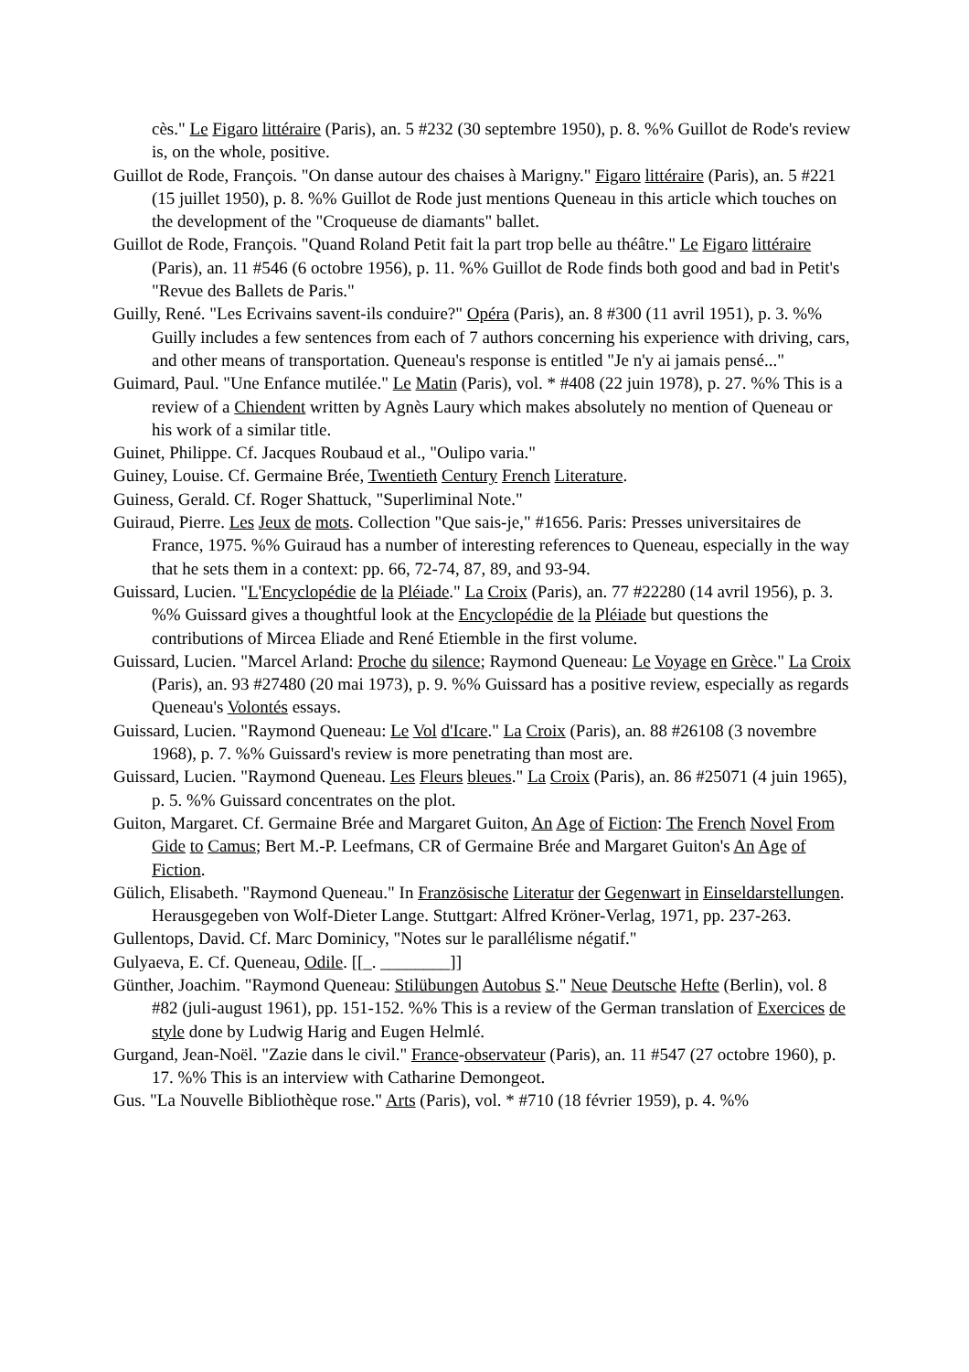cès." Le Figaro littéraire (Paris), an. 5 #232 (30 septembre 1950), p. 8. %% Guillot de Rode's review is, on the whole, positive.
Guillot de Rode, François. "On danse autour des chaises à Marigny." Figaro littéraire (Paris), an. 5 #221 (15 juillet 1950), p. 8. %% Guillot de Rode just mentions Queneau in this article which touches on the development of the "Croqueuse de diamants" ballet.
Guillot de Rode, François. "Quand Roland Petit fait la part trop belle au théâtre." Le Figaro littéraire (Paris), an. 11 #546 (6 octobre 1956), p. 11. %% Guillot de Rode finds both good and bad in Petit's "Revue des Ballets de Paris."
Guilly, René. "Les Ecrivains savent-ils conduire?" Opéra (Paris), an. 8 #300 (11 avril 1951), p. 3. %% Guilly includes a few sentences from each of 7 authors concerning his experience with driving, cars, and other means of transportation. Queneau's response is entitled "Je n'y ai jamais pensé..."
Guimard, Paul. "Une Enfance mutilée." Le Matin (Paris), vol. * #408 (22 juin 1978), p. 27. %% This is a review of a Chiendent written by Agnès Laury which makes absolutely no mention of Queneau or his work of a similar title.
Guinet, Philippe. Cf. Jacques Roubaud et al., "Oulipo varia."
Guiney, Louise. Cf. Germaine Brée, Twentieth Century French Literature.
Guiness, Gerald. Cf. Roger Shattuck, "Superliminal Note."
Guiraud, Pierre. Les Jeux de mots. Collection "Que sais-je," #1656. Paris: Presses universitaires de France, 1975. %% Guiraud has a number of interesting references to Queneau, especially in the way that he sets them in a context: pp. 66, 72-74, 87, 89, and 93-94.
Guissard, Lucien. "L'Encyclopédie de la Pléiade." La Croix (Paris), an. 77 #22280 (14 avril 1956), p. 3. %% Guissard gives a thoughtful look at the Encyclopédie de la Pléiade but questions the contributions of Mircea Eliade and René Etiemble in the first volume.
Guissard, Lucien. "Marcel Arland: Proche du silence; Raymond Queneau: Le Voyage en Grèce." La Croix (Paris), an. 93 #27480 (20 mai 1973), p. 9. %% Guissard has a positive review, especially as regards Queneau's Volontés essays.
Guissard, Lucien. "Raymond Queneau: Le Vol d'Icare." La Croix (Paris), an. 88 #26108 (3 novembre 1968), p. 7. %% Guissard's review is more penetrating than most are.
Guissard, Lucien. "Raymond Queneau. Les Fleurs bleues." La Croix (Paris), an. 86 #25071 (4 juin 1965), p. 5. %% Guissard concentrates on the plot.
Guiton, Margaret. Cf. Germaine Brée and Margaret Guiton, An Age of Fiction: The French Novel From Gide to Camus; Bert M.-P. Leefmans, CR of Germaine Brée and Margaret Guiton's An Age of Fiction.
Gülich, Elisabeth. "Raymond Queneau." In Französische Literatur der Gegenwart in Einseldarstellungen. Herausgegeben von Wolf-Dieter Lange. Stuttgart: Alfred Kröner-Verlag, 1971, pp. 237-263.
Gullentops, David. Cf. Marc Dominicy, "Notes sur le parallélisme négatif."
Gulyaeva, E. Cf. Queneau, Odile. [[_. ________]]
Günther, Joachim. "Raymond Queneau: Stilübungen Autobus S." Neue Deutsche Hefte (Berlin), vol. 8 #82 (juli-august 1961), pp. 151-152. %% This is a review of the German translation of Exercices de style done by Ludwig Harig and Eugen Helmlé.
Gurgand, Jean-Noël. "Zazie dans le civil." France-observateur (Paris), an. 11 #547 (27 octobre 1960), p. 17. %% This is an interview with Catharine Demongeot.
Gus. "La Nouvelle Bibliothèque rose." Arts (Paris), vol. * #710 (18 février 1959), p. 4. %%